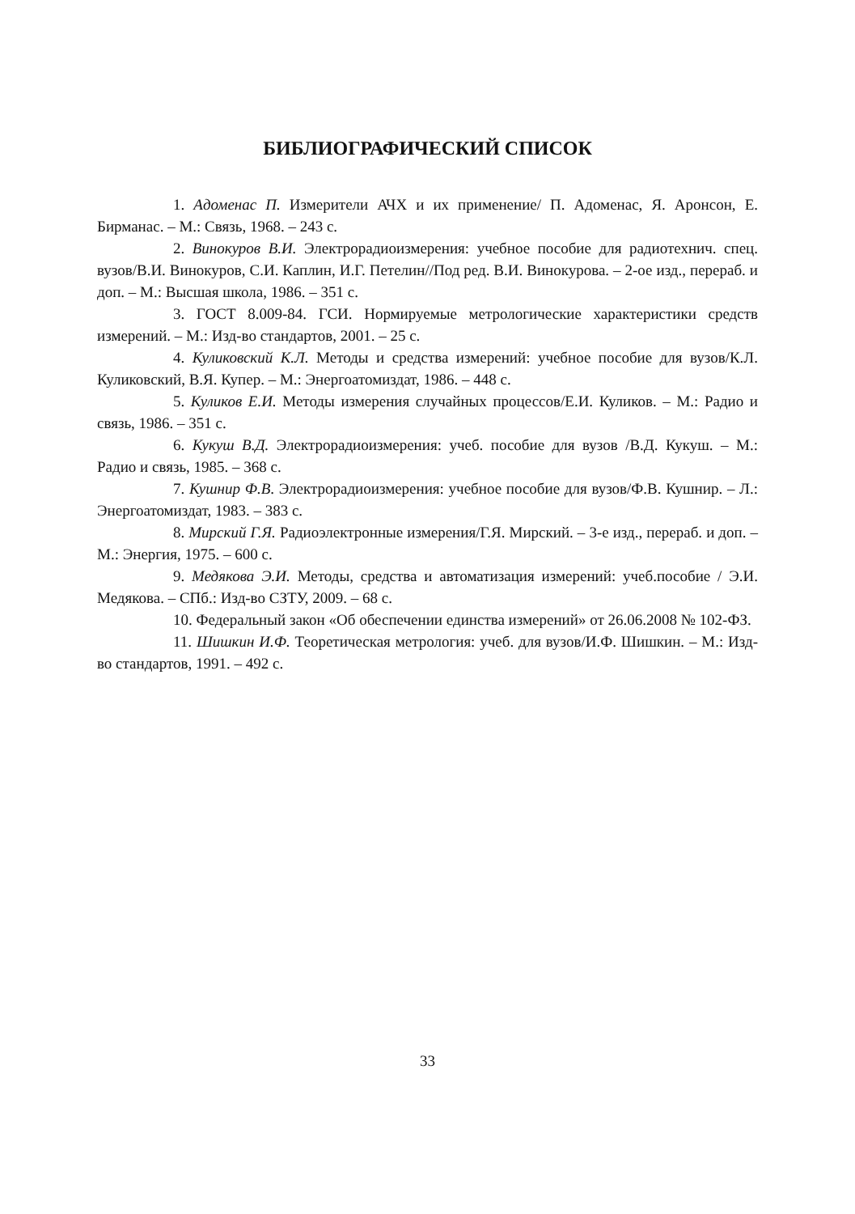БИБЛИОГРАФИЧЕСКИЙ СПИСОК
1. Адоменас П. Измерители АЧХ и их применение/ П. Адоменас, Я. Аронсон, Е. Бирманас. – М.: Связь, 1968. – 243 с.
2. Винокуров В.И. Электрорадиоизмерения: учебное пособие для радиотехнич. спец. вузов/В.И. Винокуров, С.И. Каплин, И.Г. Петелин//Под ред. В.И. Винокурова. – 2-ое изд., перераб. и доп. – М.: Высшая школа, 1986. – 351 с.
3. ГОСТ 8.009-84. ГСИ. Нормируемые метрологические характеристики средств измерений. – М.: Изд-во стандартов, 2001. – 25 с.
4. Куликовский К.Л. Методы и средства измерений: учебное пособие для вузов/К.Л. Куликовский, В.Я. Купер. – М.: Энергоатомиздат, 1986. – 448 с.
5. Куликов Е.И. Методы измерения случайных процессов/Е.И. Куликов. – М.: Радио и связь, 1986. – 351 с.
6. Кукуш В.Д. Электрорадиоизмерения: учеб. пособие для вузов /В.Д. Кукуш. – М.: Радио и связь, 1985. – 368 с.
7. Кушнир Ф.В. Электрорадиоизмерения: учебное пособие для вузов/Ф.В. Кушнир. – Л.: Энергоатомиздат, 1983. – 383 с.
8. Мирский Г.Я. Радиоэлектронные измерения/Г.Я. Мирский. – 3-е изд., перераб. и доп. – М.: Энергия, 1975. – 600 с.
9. Медякова Э.И. Методы, средства и автоматизация измерений: учеб.пособие / Э.И. Медякова. – СПб.: Изд-во СЗТУ, 2009. – 68 с.
10. Федеральный закон «Об обеспечении единства измерений» от 26.06.2008 № 102-ФЗ.
11. Шишкин И.Ф. Теоретическая метрология: учеб. для вузов/И.Ф. Шишкин. – М.: Изд-во стандартов, 1991. – 492 с.
33